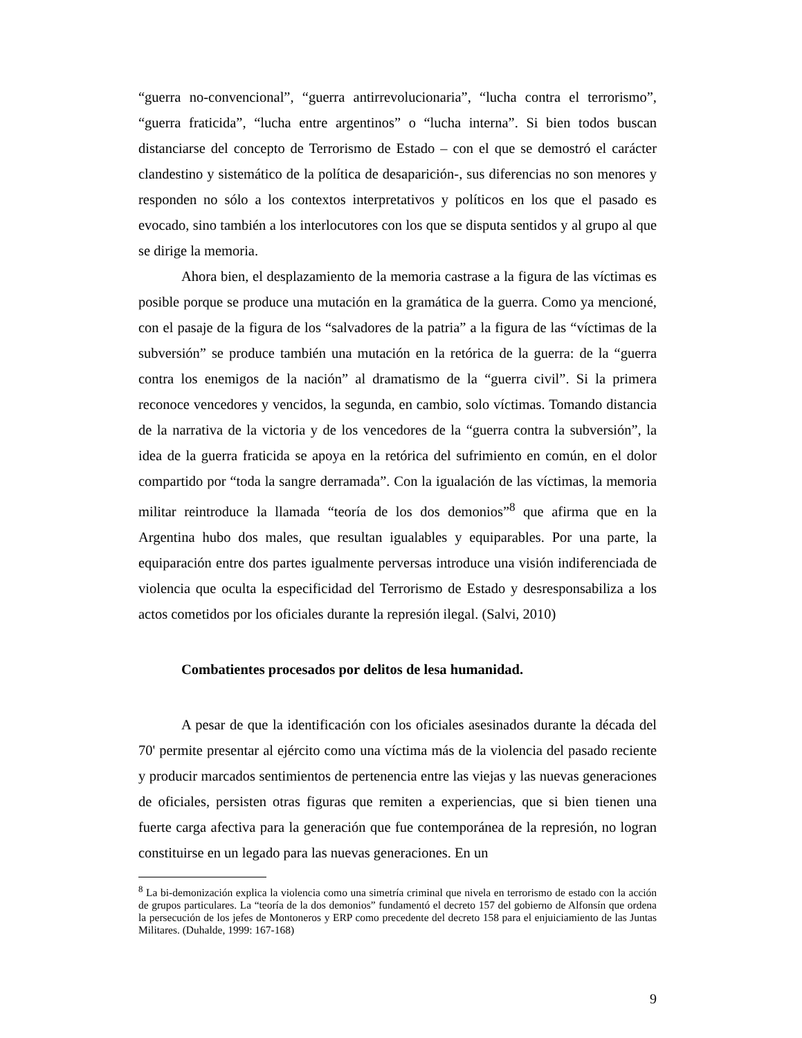“guerra no-convencional”, “guerra antirrevolucionaria”, “lucha contra el terrorismo”, “guerra fraticida”, “lucha entre argentinos” o “lucha interna”. Si bien todos buscan distanciarse del concepto de Terrorismo de Estado – con el que se demostró el carácter clandestino y sistemático de la política de desaparición-, sus diferencias no son menores y responden no sólo a los contextos interpretativos y políticos en los que el pasado es evocado, sino también a los interlocutores con los que se disputa sentidos y al grupo al que se dirige la memoria.
Ahora bien, el desplazamiento de la memoria castrase a la figura de las víctimas es posible porque se produce una mutación en la gramática de la guerra. Como ya mencioné, con el pasaje de la figura de los “salvadores de la patria” a la figura de las “víctimas de la subversión” se produce también una mutación en la retórica de la guerra: de la “guerra contra los enemigos de la nación” al dramatismo de la “guerra civil”. Si la primera reconoce vencedores y vencidos, la segunda, en cambio, solo víctimas. Tomando distancia de la narrativa de la victoria y de los vencedores de la “guerra contra la subversión”, la idea de la guerra fraticida se apoya en la retórica del sufrimiento en común, en el dolor compartido por “toda la sangre derramada”. Con la igualación de las víctimas, la memoria militar reintroduce la llamada “teoría de los dos demonios”<sup>8</sup> que afirma que en la Argentina hubo dos males, que resultan igualables y equiparables. Por una parte, la equiparación entre dos partes igualmente perversas introduce una visión indiferenciada de violencia que oculta la especificidad del Terrorismo de Estado y desresponsabiliza a los actos cometidos por los oficiales durante la represión ilegal. (Salvi, 2010)
Combatientes procesados por delitos de lesa humanidad.
A pesar de que la identificación con los oficiales asesinados durante la década del 70' permite presentar al ejército como una víctima más de la violencia del pasado reciente y producir marcados sentimientos de pertenencia entre las viejas y las nuevas generaciones de oficiales, persisten otras figuras que remiten a experiencias, que si bien tienen una fuerte carga afectiva para la generación que fue contemporánea de la represión, no logran constituirse en un legado para las nuevas generaciones. En un
<sup>8</sup> La bi-demonización explica la violencia como una simetría criminal que nivela en terrorismo de estado con la acción de grupos particulares. La “teoría de la dos demonios” fundamentó el decreto 157 del gobierno de Alfonsín que ordena la persecución de los jefes de Montoneros y ERP como precedente del decreto 158 para el enjuiciamiento de las Juntas Militares. (Duhalde, 1999: 167-168)
9